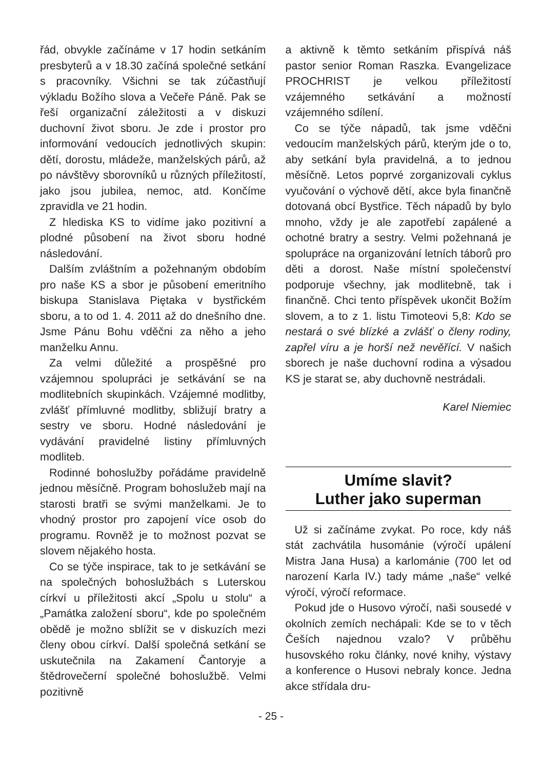řád, obvykle začínáme v 17 hodin setkáním presbyterů a v 18.30 začíná společné setkání s pracovníky. Všichni se tak zúčastňují výkladu Božího slova a Večeře Páně. Pak se řeší organizační záležitosti a v diskuzi duchovní život sboru. Je zde i prostor pro informování vedoucích jednotlivých skupin: dětí, dorostu, mládeže, manželských párů, až po návštěvy sborovníků u různých příležitostí, jako jsou jubilea, nemoc, atd. Končíme zpravidla ve 21 hodin.
Z hlediska KS to vidíme jako pozitivní a plodné působení na život sboru hodné následování.
Dalším zvláštním a požehnaným obdobím pro naše KS a sbor je působení emeritního biskupa Stanislava Piętaka v bystřickém sboru, a to od 1. 4. 2011 až do dnešního dne. Jsme Pánu Bohu vděčni za něho a jeho manželku Annu.
Za velmi důležité a prospěšné pro vzájemnou spolupráci je setkávání se na modlitebních skupinkách. Vzájemné modlitby, zvlášť přímluvné modlitby, sbližují bratry a sestry ve sboru. Hodné následování je vydávání pravidelné listiny přímluvných modliteb.
Rodinné bohoslužby pořádáme pravidelně jednou měsíčně. Program bohoslužeb mají na starosti bratři se svými manželkami. Je to vhodný prostor pro zapojení více osob do programu. Rovněž je to možnost pozvat se slovem nějakého hosta.
Co se týče inspirace, tak to je setkávání se na společných bohoslužbách s Luterskou církví u příležitosti akcí „Spolu u stolu“ a „Památka založení sboru“, kde po společném obědě je možno sblížit se v diskuzích mezi členy obou církví. Další společná setkání se uskutečnila na Zakamení Čantoryje a štědrovečerní společné bohoslužbě. Velmi pozitivně
a aktivně k těmto setkáním přispívá náš pastor senior Roman Raszka. Evangelizace PROCHRIST je velkou příležitostí vzájemného setkávání a možností vzájemného sdílení.
Co se týče nápadů, tak jsme vděčni vedoucím manželských párů, kterým jde o to, aby setkání byla pravidelná, a to jednou měsíčně. Letos poprvé zorganizovali cyklus vyučování o výchově dětí, akce byla finančně dotovaná obcí Bystřice. Těch nápadů by bylo mnoho, vždy je ale zapotřebí zapálené a ochotné bratry a sestry. Velmi požehnaná je spolupráce na organizování letních táborů pro děti a dorost. Naše místní společenství podporuje všechny, jak modlitebně, tak i finančně. Chci tento příspěvek ukončit Božím slovem, a to z 1. listu Timoteovi 5,8: Kdo se nestará o své blízké a zvlášť o členy rodiny, zapřel víru a je horší než nevěřící. V našich sborech je naše duchovní rodina a výsadou KS je starat se, aby duchovně nestrádali.
Karel Niemiec
Umíme slavit?
Luther jako superman
Už si začínáme zvykat. Po roce, kdy náš stát zachvátila husománie (výročí upálení Mistra Jana Husa) a karlománie (700 let od narození Karla IV.) tady máme „naše“ velké výročí, výročí reformace.
Pokud jde o Husovo výročí, naši sousedé v okolních zemích nechápali: Kde se to v těch Češích najednou vzalo? V průběhu husovského roku články, nové knihy, výstavy a konference o Husovi nebraly konce. Jedna akce střídala dru-
- 25 -